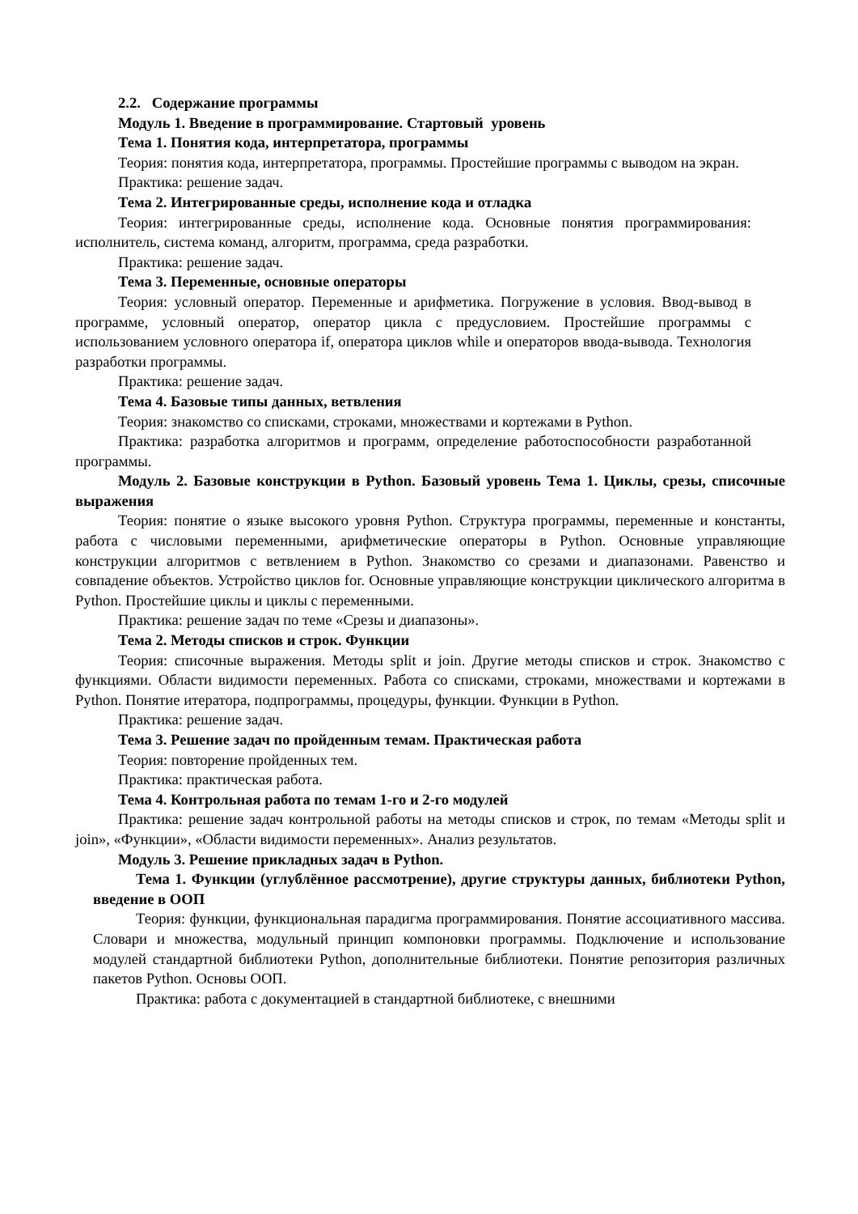2.2. Содержание программы
Модуль 1. Введение в программирование. Стартовый уровень
Тема 1. Понятия кода, интерпретатора, программы
Теория: понятия кода, интерпретатора, программы. Простейшие программы с выводом на экран.
Практика: решение задач.
Тема 2. Интегрированные среды, исполнение кода и отладка
Теория: интегрированные среды, исполнение кода. Основные понятия программирования: исполнитель, система команд, алгоритм, программа, среда разработки.
Практика: решение задач.
Тема 3. Переменные, основные операторы
Теория: условный оператор. Переменные и арифметика. Погружение в условия. Ввод-вывод в программе, условный оператор, оператор цикла с предусловием. Простейшие программы с использованием условного оператора if, оператора циклов while и операторов ввода-вывода. Технология разработки программы.
Практика: решение задач.
Тема 4. Базовые типы данных, ветвления
Теория: знакомство со списками, строками, множествами и кортежами в Python.
Практика: разработка алгоритмов и программ, определение работоспособности разработанной программы.
Модуль 2. Базовые конструкции в Python. Базовый уровень Тема 1. Циклы, срезы, списочные выражения
Теория: понятие о языке высокого уровня Python. Структура программы, переменные и константы, работа с числовыми переменными, арифметические операторы в Python. Основные управляющие конструкции алгоритмов с ветвлением в Python. Знакомство со срезами и диапазонами. Равенство и совпадение объектов. Устройство циклов for. Основные управляющие конструкции циклического алгоритма в Python. Простейшие циклы и циклы с переменными.
Практика: решение задач по теме «Срезы и диапазоны».
Тема 2. Методы списков и строк. Функции
Теория: списочные выражения. Методы split и join. Другие методы списков и строк. Знакомство с функциями. Области видимости переменных. Работа со списками, строками, множествами и кортежами в Python. Понятие итератора, подпрограммы, процедуры, функции. Функции в Python.
Практика: решение задач.
Тема 3. Решение задач по пройденным темам. Практическая работа
Теория: повторение пройденных тем.
Практика: практическая работа.
Тема 4. Контрольная работа по темам 1-го и 2-го модулей
Практика: решение задач контрольной работы на методы списков и строк, по темам «Методы split и join», «Функции», «Области видимости переменных». Анализ результатов.
Модуль 3. Решение прикладных задач в Python.
Тема 1. Функции (углублённое рассмотрение), другие структуры данных, библиотеки Python, введение в ООП
Теория: функции, функциональная парадигма программирования. Понятие ассоциативного массива. Словари и множества, модульный принцип компоновки программы. Подключение и использование модулей стандартной библиотеки Python, дополнительные библиотеки. Понятие репозитория различных пакетов Python. Основы ООП.
Практика: работа с документацией в стандартной библиотеке, с внешними